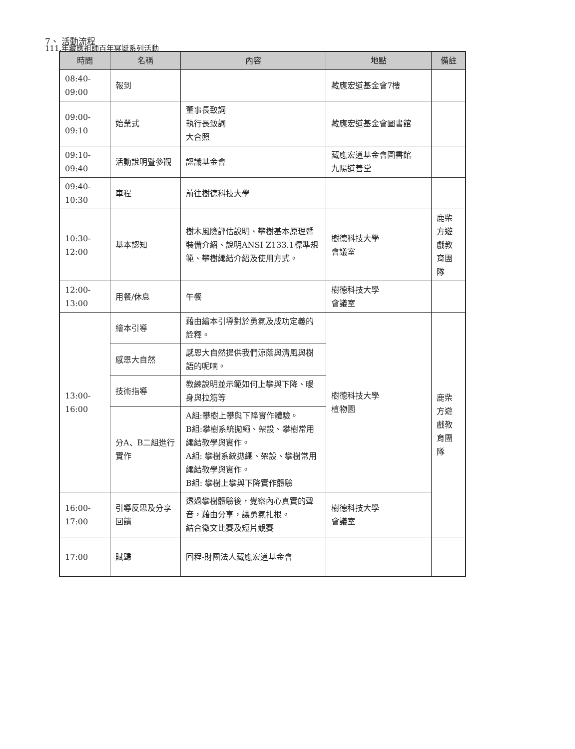111.年藏應祖師百年冥誕系列活動
7、 活動流程
| 時間 | 名稱 | 內容 | 地點 | 備註 |
| --- | --- | --- | --- | --- |
| 08:40- 09:00 | 報到 | | 藏應宏道基金會7樓 | |
| 09:00- 09:10 | 始業式 | 董事長致詞 執行長致詞 大合照 | 藏應宏道基金會圖書館 | |
| 09:10- 09:40 | 活動說明暨參觀 | 認識基金會 | 藏應宏道基金會圖書館 九陽道善堂 | |
| 09:40- 10:30 | 車程 | 前往樹德科技大學 | | |
| 10:30- 12:00 | 基本認知 | 樹木風險評估說明、攀樹基本原理暨裝備介紹、說明ANSI Z133.1標準規範、攀樹繩結介紹及使用方式。 | 樹德科技大學 會議室 | 鹿柴方遊戲教育團隊 |
| 12:00- 13:00 | 用餐/休息 | 午餐 | 樹德科技大學 會議室 | |
| 13:00- 16:00 | 繪本引導 | 藉由繪本引導對於勇氣及成功定義的詮釋。 | 樹德科技大學 植物園 | 鹿柴方遊戲教育團隊 |
| | 感恩大自然 | 感恩大自然提供我們涼蔭與清風與樹語的呢喃。 | | |
| | 技術指導 | 教練說明並示範如何上攀與下降、暖身與拉筋等 | | |
| | 分A、B二組進行實作 | A組:攀樹上攀與下降實作體驗。 B組:攀樹系統拋繩、架設、攀樹常用繩結教學與實作。 A組: 攀樹系統拋繩、架設、攀樹常用繩結教學與實作。 B組: 攀樹上攀與下降實作體驗 | | |
| 16:00- 17:00 | 引導反思及分享回饋 | 透過攀樹體驗後，覺察內心真實的聲音，藉由分享，讓勇氣扎根。 結合徵文比賽及短片競賽 | 樹德科技大學 會議室 | |
| 17:00 | 賦歸 | 回程-財團法人藏應宏道基金會 | | |